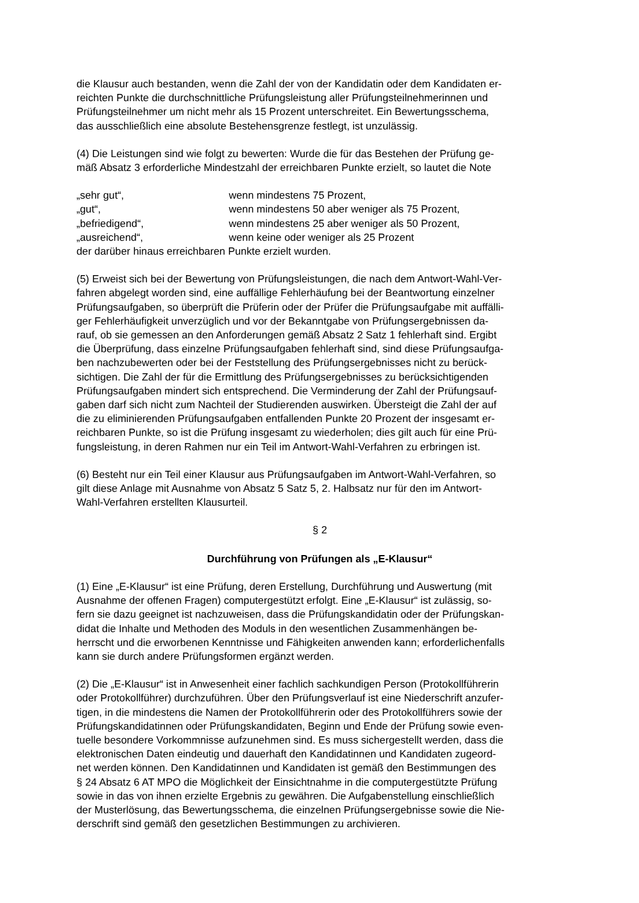die Klausur auch bestanden, wenn die Zahl der von der Kandidatin oder dem Kandidaten er-
reichten Punkte die durchschnittliche Prüfungsleistung aller Prüfungsteilnehmerinnen und
Prüfungsteilnehmer um nicht mehr als 15 Prozent unterschreitet. Ein Bewertungsschema,
das ausschließlich eine absolute Bestehensgrenze festlegt, ist unzulässig.
(4) Die Leistungen sind wie folgt zu bewerten: Wurde die für das Bestehen der Prüfung ge-
mäß Absatz 3 erforderliche Mindestzahl der erreichbaren Punkte erzielt, so lautet die Note
„sehr gut“, wenn mindestens 75 Prozent,
„gut“, wenn mindestens 50 aber weniger als 75 Prozent,
„befriedigend“, wenn mindestens 25 aber weniger als 50 Prozent,
„ausreichend“, wenn keine oder weniger als 25 Prozent
der darüber hinaus erreichbaren Punkte erzielt wurden.
(5) Erweist sich bei der Bewertung von Prüfungsleistungen, die nach dem Antwort-Wahl-Ver-
fahren abgelegt worden sind, eine auffällige Fehlerhäufung bei der Beantwortung einzelner
Prüfungsaufgaben, so überprüft die Prüferin oder der Prüfer die Prüfungsaufgabe mit auffälli-
ger Fehlerhäufigkeit unverzüglich und vor der Bekanntgabe von Prüfungsergebnissen da-
rauf, ob sie gemessen an den Anforderungen gemäß Absatz 2 Satz 1 fehlerhaft sind. Ergibt
die Überprüfung, dass einzelne Prüfungsaufgaben fehlerhaft sind, sind diese Prüfungsaufga-
ben nachzubewerten oder bei der Feststellung des Prüfungsergebnisses nicht zu berück-
sichtigen. Die Zahl der für die Ermittlung des Prüfungsergebnisses zu berücksichtigenden
Prüfungsaufgaben mindert sich entsprechend. Die Verminderung der Zahl der Prüfungsauf-
gaben darf sich nicht zum Nachteil der Studierenden auswirken. Übersteigt die Zahl der auf
die zu eliminierenden Prüfungsaufgaben entfallenden Punkte 20 Prozent der insgesamt er-
reichbaren Punkte, so ist die Prüfung insgesamt zu wiederholen; dies gilt auch für eine Prü-
fungsleistung, in deren Rahmen nur ein Teil im Antwort-Wahl-Verfahren zu erbringen ist.
(6) Besteht nur ein Teil einer Klausur aus Prüfungsaufgaben im Antwort-Wahl-Verfahren, so
gilt diese Anlage mit Ausnahme von Absatz 5 Satz 5, 2. Halbsatz nur für den im Antwort-
Wahl-Verfahren erstellten Klausurteil.
§ 2
Durchführung von Prüfungen als „E-Klausur“
(1) Eine „E-Klausur“ ist eine Prüfung, deren Erstellung, Durchführung und Auswertung (mit
Ausnahme der offenen Fragen) computergestützt erfolgt. Eine „E-Klausur“ ist zulässig, so-
fern sie dazu geeignet ist nachzuweisen, dass die Prüfungskandidatin oder der Prüfungskan-
didat die Inhalte und Methoden des Moduls in den wesentlichen Zusammenhängen be-
herrscht und die erworbenen Kenntnisse und Fähigkeiten anwenden kann; erforderlichenfalls
kann sie durch andere Prüfungsformen ergänzt werden.
(2) Die „E-Klausur“ ist in Anwesenheit einer fachlich sachkundigen Person (Protokollführerin
oder Protokollführer) durchzuführen. Über den Prüfungsverlauf ist eine Niederschrift anzufer-
tigen, in die mindestens die Namen der Protokollführerin oder des Protokollführers sowie der
Prüfungskandidatinnen oder Prüfungskandidaten, Beginn und Ende der Prüfung sowie even-
tuelle besondere Vorkommnisse aufzunehmen sind. Es muss sichergestellt werden, dass die
elektronischen Daten eindeutig und dauerhaft den Kandidatinnen und Kandidaten zugeord-
net werden können. Den Kandidatinnen und Kandidaten ist gemäß den Bestimmungen des
§ 24 Absatz 6 AT MPO die Möglichkeit der Einsichtnahme in die computergestützte Prüfung
sowie in das von ihnen erzielte Ergebnis zu gewähren. Die Aufgabenstellung einschließlich
der Musterlösung, das Bewertungsschema, die einzelnen Prüfungsergebnisse sowie die Nie-
derschrift sind gemäß den gesetzlichen Bestimmungen zu archivieren.